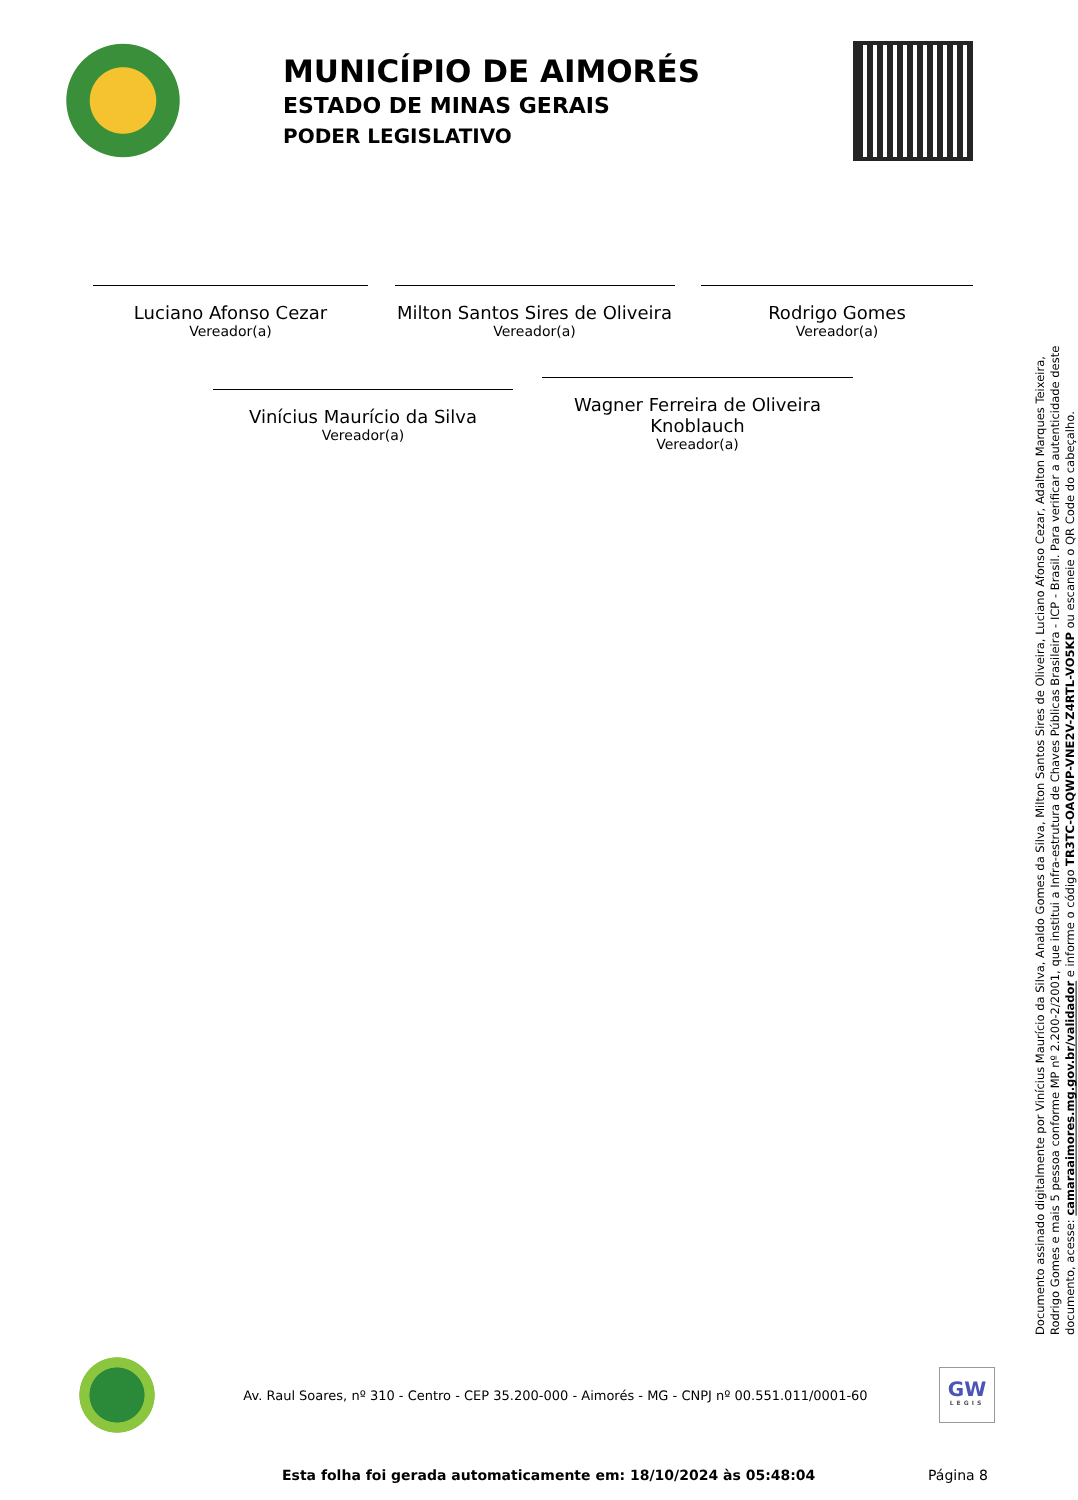MUNICÍPIO DE AIMORÉS
ESTADO DE MINAS GERAIS
PODER LEGISLATIVO
Luciano Afonso Cezar
Vereador(a)
Milton Santos Sires de Oliveira
Vereador(a)
Rodrigo Gomes
Vereador(a)
Vinícius Maurício da Silva
Vereador(a)
Wagner Ferreira de Oliveira Knoblauch
Vereador(a)
Documento assinado digitalmente por Vinícius Maurício da Silva, Analdo Gomes da Silva, Milton Santos Sires de Oliveira, Luciano Afonso Cezar, Adalton Marques Teixeira, Rodrigo Gomes e mais 5 pessoa conforme MP nº 2.200-2/2001, que institui a Infra-estrutura de Chaves Públicas Brasileira - ICP - Brasil. Para verificar a autenticidade deste documento, acesse: camaraaimores.mg.gov.br/validador e informe o código TR3TC-OAQWP-VNE2V-Z4RTL-VO5KP ou escaneie o QR Code do cabeçalho.
Av. Raul Soares, nº 310 - Centro - CEP 35.200-000 - Aimorés - MG - CNPJ nº 00.551.011/0001-60
GW
LEGIS
Esta folha foi gerada automaticamente em: 18/10/2024 às 05:48:04 Página 8